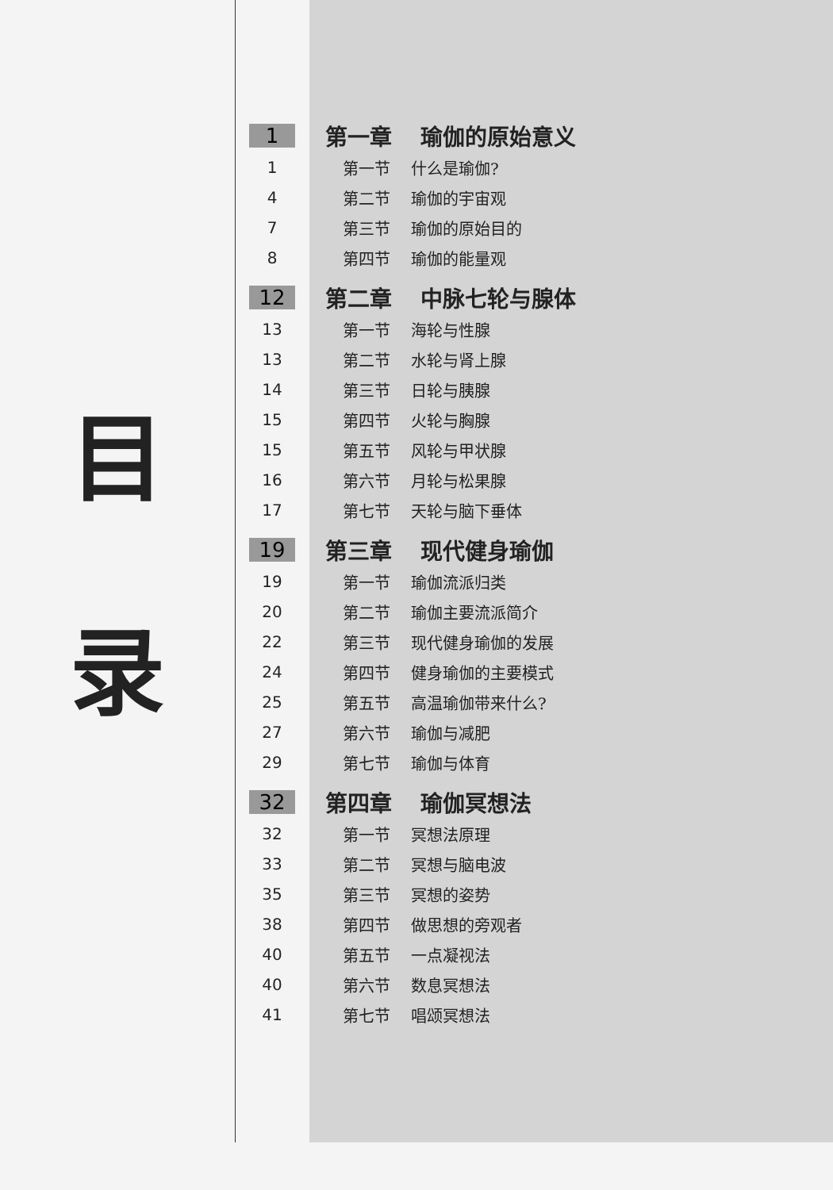目
录
1 第一章 瑜伽的原始意义
1 第一节 什么是瑜伽?
4 第二节 瑜伽的宇宙观
7 第三节 瑜伽的原始目的
8 第四节 瑜伽的能量观
12 第二章 中脉七轮与腺体
13 第一节 海轮与性腺
13 第二节 水轮与肾上腺
14 第三节 日轮与胰腺
15 第四节 火轮与胸腺
15 第五节 风轮与甲状腺
16 第六节 月轮与松果腺
17 第七节 天轮与脑下垂体
19 第三章 现代健身瑜伽
19 第一节 瑜伽流派归类
20 第二节 瑜伽主要流派简介
22 第三节 现代健身瑜伽的发展
24 第四节 健身瑜伽的主要模式
25 第五节 高温瑜伽带来什么?
27 第六节 瑜伽与减肥
29 第七节 瑜伽与体育
32 第四章 瑜伽冥想法
32 第一节 冥想法原理
33 第二节 冥想与脑电波
35 第三节 冥想的姿势
38 第四节 做思想的旁观者
40 第五节 一点凝视法
40 第六节 数息冥想法
41 第七节 唱颂冥想法